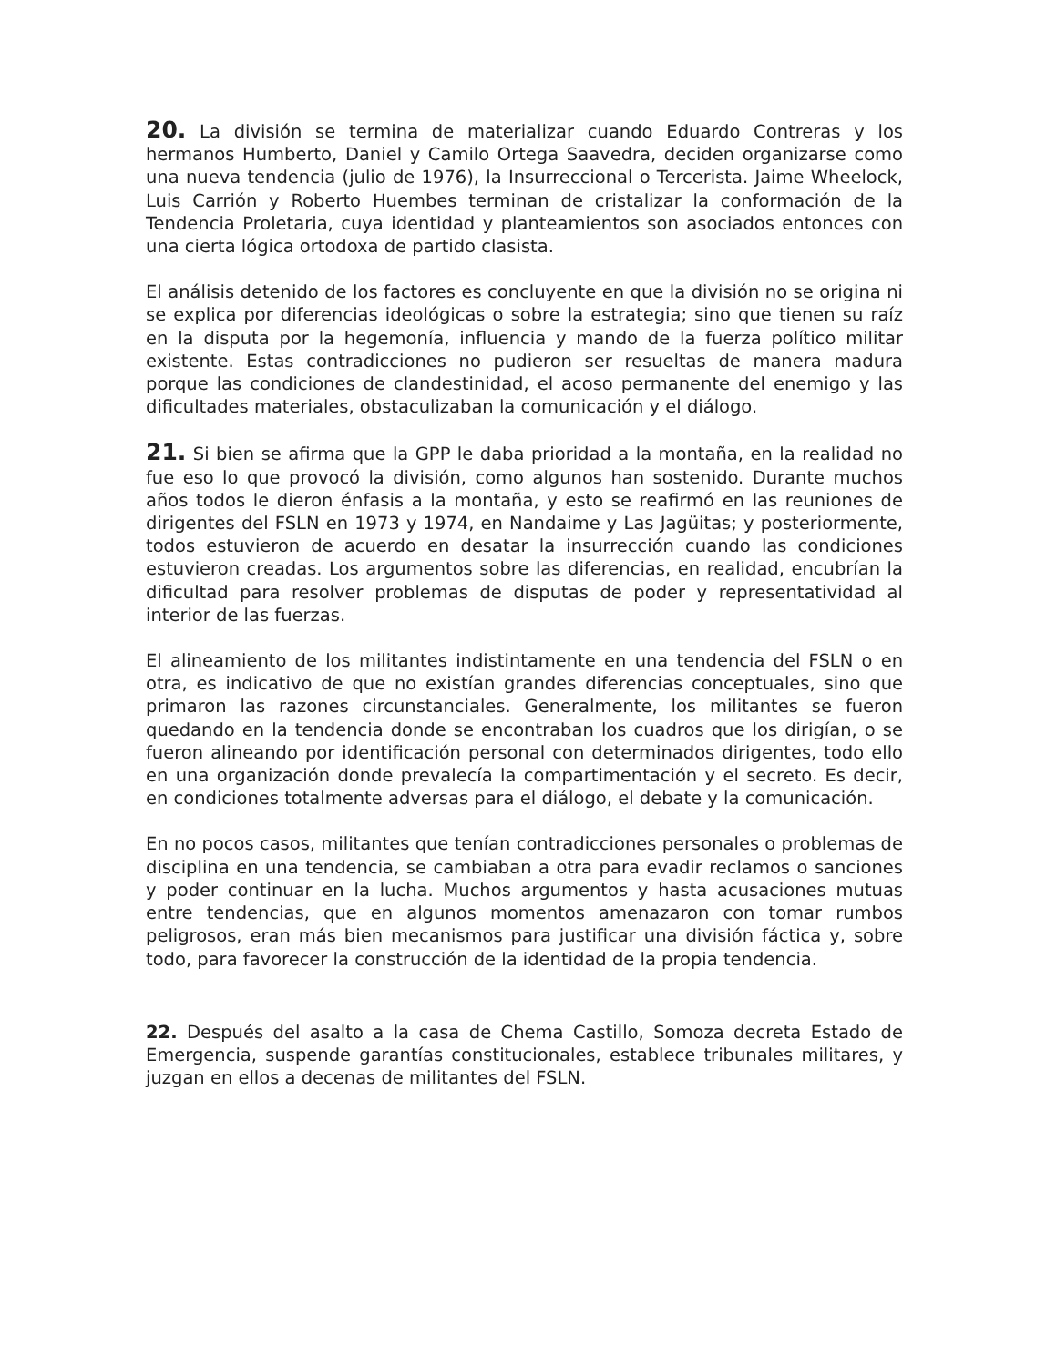20. La división se termina de materializar cuando Eduardo Contreras y los hermanos Humberto, Daniel y Camilo Ortega Saavedra, deciden organizarse como una nueva tendencia (julio de 1976), la Insurreccional o Tercerista. Jaime Wheelock, Luis Carrión y Roberto Huembes terminan de cristalizar la conformación de la Tendencia Proletaria, cuya identidad y planteamientos son asociados entonces con una cierta lógica ortodoxa de partido clasista.
El análisis detenido de los factores es concluyente en que la división no se origina ni se explica por diferencias ideológicas o sobre la estrategia; sino que tienen su raíz en la disputa por la hegemonía, influencia y mando de la fuerza político militar existente. Estas contradicciones no pudieron ser resueltas de manera madura porque las condiciones de clandestinidad, el acoso permanente del enemigo y las dificultades materiales, obstaculizaban la comunicación y el diálogo.
21. Si bien se afirma que la GPP le daba prioridad a la montaña, en la realidad no fue eso lo que provocó la división, como algunos han sostenido. Durante muchos años todos le dieron énfasis a la montaña, y esto se reafirmó en las reuniones de dirigentes del FSLN en 1973 y 1974, en Nandaime y Las Jagüitas; y posteriormente, todos estuvieron de acuerdo en desatar la insurrección cuando las condiciones estuvieron creadas. Los argumentos sobre las diferencias, en realidad, encubrían la dificultad para resolver problemas de disputas de poder y representatividad al interior de las fuerzas.
El alineamiento de los militantes indistintamente en una tendencia del FSLN o en otra, es indicativo de que no existían grandes diferencias conceptuales, sino que primaron las razones circunstanciales. Generalmente, los militantes se fueron quedando en la tendencia donde se encontraban los cuadros que los dirigían, o se fueron alineando por identificación personal con determinados dirigentes, todo ello en una organización donde prevalecía la compartimentación y el secreto. Es decir, en condiciones totalmente adversas para el diálogo, el debate y la comunicación.
En no pocos casos, militantes que tenían contradicciones personales o problemas de disciplina en una tendencia, se cambiaban a otra para evadir reclamos o sanciones y poder continuar en la lucha. Muchos argumentos y hasta acusaciones mutuas entre tendencias, que en algunos momentos amenazaron con tomar rumbos peligrosos, eran más bien mecanismos para justificar una división fáctica y, sobre todo, para favorecer la construcción de la identidad de la propia tendencia.
22. Después del asalto a la casa de Chema Castillo, Somoza decreta Estado de Emergencia, suspende garantías constitucionales, establece tribunales militares, y juzgan en ellos a decenas de militantes del FSLN.